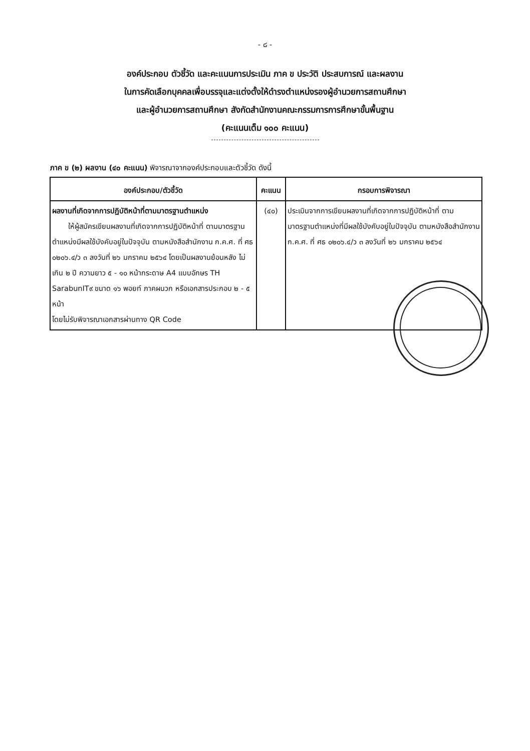- ๘ -
องค์ประกอบ ตัวชี้วัด และคะแนนการประเมิน ภาค ข ประวัติ ประสบการณ์ และผลงาน
ในการคัดเลือกบุคคลเพื่อบรรจุและแต่งตั้งให้ดำรงตำแหน่งรองผู้อำนวยการสถานศึกษา
และผู้อำนวยการสถานศึกษา สังกัดสำนักงานคณะกรรมการการศึกษาขั้นพื้นฐาน
(คะแนนเต็ม ๑๐๐ คะแนน)
ภาค ข (๒) ผลงาน (๔๐ คะแนน) พิจารณาจากองค์ประกอบและตัวชี้วัด ดังนี้
| องค์ประกอบ/ตัวชี้วัด | คะแนน | กรอบการพิจารณา |
| --- | --- | --- |
| ผลงานที่เกิดจากการปฏิบัติหน้าที่ตามมาตรฐานตำแหน่ง ให้ผู้สมัครเขียนผลงานที่เกิดจากการปฏิบัติหน้าที่ ตามมาตรฐานตำแหน่งมีผลใช้บังคับอยู่ในปัจจุบัน ตามหนังสือสำนักงาน ก.ค.ศ. ที่ ศธ ๐๒๐๖.๔/ว ๓ ลงวันที่ ๒๖ มกราคม ๒๕๖๔ โดยเป็นผลงานย้อนหลัง ไม่เกิน ๒ ปี ความยาว ๕ - ๑๐ หน้ากระดาษ A4 แบบอักษร TH SarabunIT๙ ขนาด ๑๖ พอยท์ ภาคผนวก หรือเอกสารประกอบ ๒ - ๕ หน้า โดยไม่รับพิจารณาเอกสารผ่านทาง QR Code | (๔๐) | ประเมินจากการเขียนผลงานที่เกิดจากการปฏิบัติหน้าที่ ตามมาตรฐานตำแหน่งที่มีผลใช้บังคับอยู่ในปัจจุบัน ตามหนังสือสำนักงาน ก.ค.ศ. ที่ ศธ ๐๒๐๖.๔/ว ๓ ลงวันที่ ๒๖ มกราคม ๒๕๖๔ |